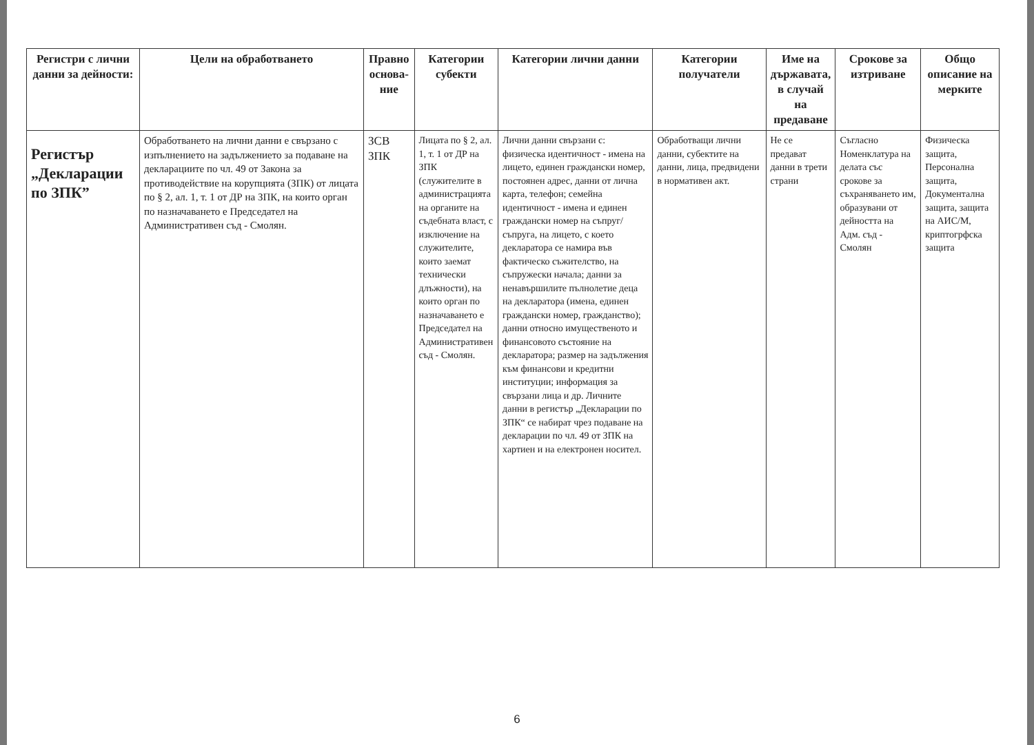| Регистри с лични данни за дейности: | Цели на обработването | Правно основа-ние | Категории субекти | Категории лични данни | Категории получатели | Име на държавата, в случай на предаване | Срокове за изтриване | Общо описание на мерките |
| --- | --- | --- | --- | --- | --- | --- | --- | --- |
| Регистър „Декларации по ЗПК” | Обработването на лични данни е свързано с изпълнението на задължението за подаване на декларациите по чл. 49 от Закона за противодействие на корупцията (ЗПК) от лицата по § 2, ал. 1, т. 1 от ДР на ЗПК, на които орган по назначаването е Председател на Административен съд - Смолян. | ЗСВ ЗПК | Лицата по § 2, ал. 1, т. 1 от ДР на ЗПК (служителите в администрацията на органите на съдебната власт, с изключение на служителите, които заемат технически длъжности), на които орган по назначаването е Председател на Административен съд - Смолян. | Лични данни свързани с: физическа идентичност - имена на лицето, единен граждански номер, постоянен адрес, данни от лична карта, телефон; семейна идентичност - имена и единен граждански номер на съпруг/съпруга, на лицето, с което декларатора се намира във фактическо съжителство, на съпружески начала; данни за ненавършилите пълнолетие деца на декларатора (имена, единен граждански номер, гражданство); данни относно имущественото и финансовото състояние на декларатора; размер на задължения към финансови и кредитни институции; информация за свързани лица и др. Личните данни в регистър „Декларации по ЗПК“ се набират чрез подаване на декларации по чл. 49 от ЗПК на хартиен и на електронен носител. | Обработващи лични данни, субектите на данни, лица, предвидени в нормативен акт. | Не се предават данни в трети страни | Съгласно Номенклатура на делата със срокове за съхраняването им, образувани от дейността на Адм. съд - Смолян | Физическа защита, Персонална защита, Документална защита, защита на АИС/М, криптогрфска защита |
6